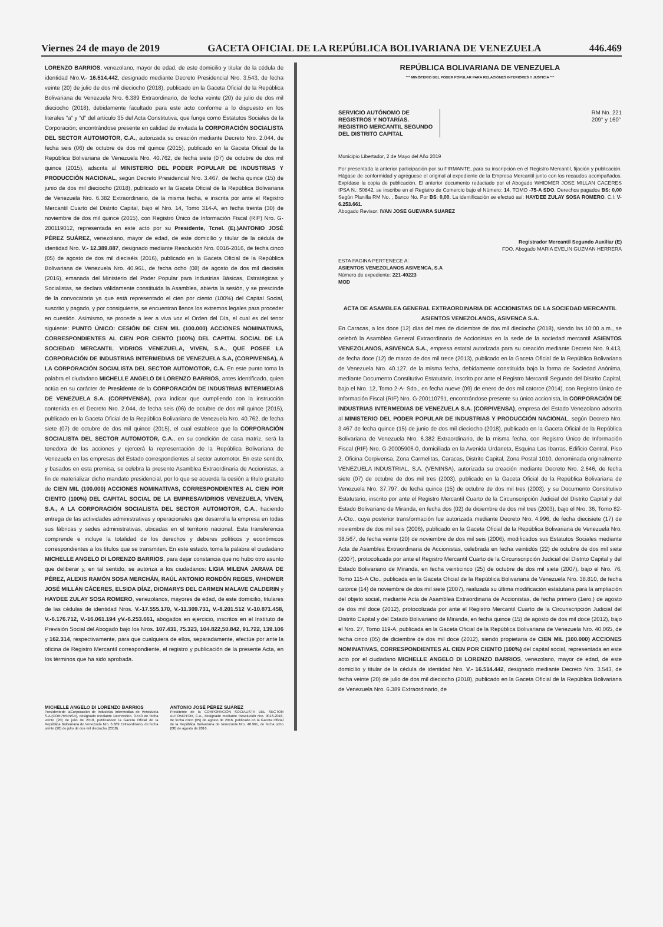Viernes 24 de mayo de 2019 GACETA OFICIAL DE LA REPÚBLICA BOLIVARIANA DE VENEZUELA 446.469
LORENZO BARRIOS, venezolano, mayor de edad, de este domicilio y titular de la cédula de identidad Nro.V.- 16.514.442, designado mediante Decreto Presidencial Nro. 3.543, de fecha veinte (20) de julio de dos mil dieciocho (2018), publicado en la Gaceta Oficial de la República Bolivariana de Venezuela Nro. 6.389 Extraordinario, de fecha veinte (20) de julio de dos mil dieciocho (2018), debidamente facultado para este acto conforme a lo dispuesto en los literales “a” y “d” del artículo 35 del Acta Constitutiva, que funge como Estatutos Sociales de la Corporación; encontrándose presente en calidad de invitada la CORPORACIÓN SOCIALISTA DEL SECTOR AUTOMOTOR, C.A., autorizada su creación mediante Decreto Nro. 2.044, de fecha seis (06) de octubre de dos mil quince (2015), publicado en la Gaceta Oficial de la República Bolivariana de Venezuela Nro. 40.762, de fecha siete (07) de octubre de dos mil quince (2015), adscrita al MINISTERIO DEL PODER POPULAR DE INDUSTRIAS Y PRODUCCIÓN NACIONAL, según Decreto Presidencial Nro. 3.467, de fecha quince (15) de junio de dos mil dieciocho (2018), publicado en la Gaceta Oficial de la República Bolivariana de Venezuela Nro. 6.382 Extraordinario, de la misma fecha, e inscrita por ante el Registro Mercantil Cuarto del Distrito Capital, bajo el Nro. 14, Tomo 314-A, en fecha treinta (30) de noviembre de dos mil quince (2015), con Registro Único de Información Fiscal (RIF) Nro. G-200119012, representada en este acto por su Presidente, Tcnel. (Ej.)ANTONIO JOSÉ PÉREZ SUÁREZ, venezolano, mayor de edad, de este domicilio y titular de la cédula de identidad Nro. V.- 12.389.887, designado mediante Resolución Nro. 0016-2016, de fecha cinco (05) de agosto de dos mil dieciséis (2016), publicado en la Gaceta Oficial de la República Bolivariana de Venezuela Nro. 40.961, de fecha ocho (08) de agosto de dos mil dieciséis (2016), emanada del Ministerio del Poder Popular para Industrias Básicas, Estratégicas y Socialistas, se declara válidamente constituida la Asamblea, abierta la sesión, y se prescinde de la convocatoria ya que está representado el cien por ciento (100%) del Capital Social, suscrito y pagado, y por consiguiente, se encuentran llenos los extremos legales para proceder en cuestión. Asimismo, se procede a leer a viva voz el Orden del Día, el cual es del tenor siguiente: PUNTO ÚNICO: CESIÓN DE CIEN MIL (100.000) ACCIONES NOMINATIVAS, CORRESPONDIENTES AL CIEN POR CIENTO (100%) DEL CAPITAL SOCIAL DE LA SOCIEDAD MERCANTIL VIDRIOS VENEZUELA, VIVEN, S.A., QUE POSEE LA CORPORACIÓN DE INDUSTRIAS INTERMEDIAS DE VENEZUELA S.A, (CORPIVENSA), A LA CORPORACIÓN SOCIALISTA DEL SECTOR AUTOMOTOR, C.A. En este punto toma la palabra el ciudadano MICHELLE ANGELO DI LORENZO BARRIOS, antes identificado, quien actúa en su carácter de Presidente de la CORPORACIÓN DE INDUSTRIAS INTERMEDIAS DE VENEZUELA S.A. (CORPIVENSA), para indicar que cumpliendo con la instrucción contenida en el Decreto Nro. 2.044, de fecha seis (06) de octubre de dos mil quince (2015), publicado en la Gaceta Oficial de la República Bolivariana de Venezuela Nro. 40.762, de fecha siete (07) de octubre de dos mil quince (2015), el cual establece que la CORPORACIÓN SOCIALISTA DEL SECTOR AUTOMOTOR, C.A., en su condición de casa matriz, será la tenedora de las acciones y ejercerá la representación de la República Bolivariana de Venezuela en las empresas del Estado correspondientes al sector automotor. En este sentido, y basados en esta premisa, se celebra la presente Asamblea Extraordinaria de Accionistas, a fin de materializar dicho mandato presidencial, por lo que se acuerda la cesión a título gratuito de CIEN MIL (100.000) ACCIONES NOMINATIVAS, CORRESPONDIENTES AL CIEN POR CIENTO (100%) DEL CAPITAL SOCIAL DE LA EMPRESAVIDRIOS VENEZUELA, VIVEN, S.A., A LA CORPORACIÓN SOCIALISTA DEL SECTOR AUTOMOTOR, C.A., haciendo entrega de las actividades administrativas y operacionales que desarrolla la empresa en todas sus fábricas y sedes administrativas, ubicadas en el territorio nacional. Esta transferencia comprende e incluye la totalidad de los derechos y deberes políticos y económicos correspondientes a los títulos que se transmiten. En este estado, toma la palabra el ciudadano MICHELLE ANGELO DI LORENZO BARRIOS, para dejar constancia que no hubo otro asunto que deliberar y, en tal sentido, se autoriza a los ciudadanos: LIGIA MILENA JARAVA DE PÉREZ, ALEXIS RAMÓN SOSA MERCHÁN, RAÚL ANTONIO RONDÓN REGES, WHIDMER JOSÉ MILLÁN CÁCERES, ELSIDA DÍAZ, DIOMARYS DEL CARMEN MALAVE CALDERIN y HAYDEE ZULAY SOSA ROMERO, venezolanos, mayores de edad, de este domicilio, titulares de las cédulas de identidad Nros. V.-17.555.170, V.-11.309.731, V.-8.201.512 V.-10.871.458, V.-6.176.712, V.-16.061.194 yV.-6.253.661, abogados en ejercicio, inscritos en el Instituto de Previsión Social del Abogado bajo los Nros. 107.431, 75.323, 104.822,50.842, 91.722, 139.106 y 162.314, respectivamente, para que cualquiera de ellos, separadamente, efectúe por ante la oficina de Registro Mercantil correspondiente, el registro y publicación de la presente Acta, en los términos que ha sido aprobada.
MICHELLE ANGELO DI LORENZO BARRIOS
Presidentede laCorporación de Industrias Intermedias de Venezuela S.A.(CORPIVENSA), designado mediante DecretoNro. 3.543 de fecha veinte (20) de julio de 2018, publicadoen la Gaceta Oficial de la República Bolivariana de Venezuela Nro. 6.389 Extraordinario, de fecha veinte (20) de julio de dos mil dieciocho (2018).
ANTONIO JOSÉ PÉREZ SUÁREZ
Presidente de la CORPORACIÓN SOCIALISTA DEL SECTOR AUTOMOTOR, C.A., designado mediante Resolución Nro. 0016-2016, de fecha cinco (05) de agosto de 2016, publicado en la Gaceta Oficial de la República Bolivariana de Venezuela Nro. 40.961, de fecha ocho (08) de agosto de 2016.
REPÚBLICA BOLIVARIANA DE VENEZUELA
*** MINISTERIO DEL PODER POPULAR PARA RELACIONES INTERIORES Y JUSTICIA ***
SERVICIO AUTÓNOMO DE
REGISTROS Y NOTARÍAS.
REGISTRO MERCANTIL SEGUNDO
DEL DISTRITO CAPITAL
RM No. 221
209° y 160°
Municipio Libertador, 2 de Mayo del Año 2019
Por presentada la anterior participación por su FIRMANTE, para su inscripción en el Registro Mercantil, fijación y publicación. Hágase de conformidad y agréguese el original al expediente de la Empresa Mercantil junto con los recaudos acompañados. Expídase la copia de publicación. El anterior documento redactado por el Abogado WHIDMER JOSE MILLAN CACERES IPSA N.: 50842, se inscribe en el Registro de Comercio bajo el Número: 14, TOMO -75-A SDO. Derechos pagados BS: 0,00 Según Planilla RM No. , Banco No. Por BS: 0,00. La identificación se efectuó así: HAYDEE ZULAY SOSA ROMERO, C.I: V-6.253.661.
Abogado Revisor: IVAN JOSE GUEVARA SUAREZ
Registrador Mercantil Segundo Auxiliar (E)
FDO. Abogado MARIA EVELIN GUZMAN HERRERA
ESTA PAGINA PERTENECE A:
ASIENTOS VENEZOLANOS ASIVENCA, S.A
Número de expediente: 221-40223
MOD
ACTA DE ASAMBLEA GENERAL EXTRAORDINARIA DE ACCIONISTAS DE LA SOCIEDAD MERCANTIL ASIENTOS VENEZOLANOS, ASIVENCA S.A.
En Caracas, a los doce (12) días del mes de diciembre de dos mil dieciocho (2018), siendo las 10:00 a.m., se celebró la Asamblea General Extraordinaria de Accionistas en la sede de la sociedad mercantil ASIENTOS VENEZOLANOS, ASIVENCA S.A., empresa estatal autorizada para su creación mediante Decreto Nro. 9.413, de fecha doce (12) de marzo de dos mil trece (2013), publicado en la Gaceta Oficial de la República Bolivariana de Venezuela Nro. 40.127, de la misma fecha, debidamente constituida bajo la forma de Sociedad Anónima, mediante Documento Constitutivo Estatutario, inscrito por ante el Registro Mercantil Segundo del Distrito Capital, bajo el Nro. 12, Tomo 2-A- Sdo., en fecha nueve (09) de enero de dos mil catorce (2014), con Registro Único de Información Fiscal (RIF) Nro. G-200110791, encontrándose presente su único accionista, la CORPORACIÓN DE INDUSTRIAS INTERMEDIAS DE VENEZUELA S.A. (CORPIVENSA), empresa del Estado Venezolano adscrita al MINISTERIO DEL PODER POPULAR DE INDUSTRIAS Y PRODUCCIÓN NACIONAL, según Decreto Nro. 3.467 de fecha quince (15) de junio de dos mil dieciocho (2018), publicado en la Gaceta Oficial de la República Bolivariana de Venezuela Nro. 6.382 Extraordinario, de la misma fecha, con Registro Único de Información Fiscal (RIF) Nro. G-20005906-0, domiciliada en la Avenida Urdaneta, Esquina Las Ibarras, Edificio Central, Piso 2, Oficina Corpivensa, Zona Carmelitas, Caracas, Distrito Capital, Zona Postal 1010, denominada originalmente VENEZUELA INDUSTRIAL, S.A. (VENINSA), autorizada su creación mediante Decreto Nro. 2.646, de fecha siete (07) de octubre de dos mil tres (2003), publicado en la Gaceta Oficial de la República Bolivariana de Venezuela Nro. 37.797, de fecha quince (15) de octubre de dos mil tres (2003), y su Documento Constitutivo Estatutario, inscrito por ante el Registro Mercantil Cuarto de la Circunscripción Judicial del Distrito Capital y del Estado Bolivariano de Miranda, en fecha dos (02) de diciembre de dos mil tres (2003), bajo el Nro. 36, Tomo 82-A-Cto., cuya posterior transformación fue autorizada mediante Decreto Nro. 4.996, de fecha diecisiete (17) de noviembre de dos mil seis (2006), publicado en la Gaceta Oficial de la República Bolivariana de Venezuela Nro. 38.567, de fecha veinte (20) de noviembre de dos mil seis (2006), modificados sus Estatutos Sociales mediante Acta de Asamblea Extraordinaria de Accionistas, celebrada en fecha veintidós (22) de octubre de dos mil siete (2007), protocolizada por ante el Registro Mercantil Cuarto de la Circunscripción Judicial del Distrito Capital y del Estado Bolivariano de Miranda, en fecha veinticinco (25) de octubre de dos mil siete (2007), bajo el Nro. 76, Tomo 115-A Cto., publicada en la Gaceta Oficial de la República Bolivariana de Venezuela Nro. 38.810, de fecha catorce (14) de noviembre de dos mil siete (2007), realizada su última modificación estatutaria para la ampliación del objeto social, mediante Acta de Asamblea Extraordinaria de Accionistas, de fecha primero (1ero.) de agosto de dos mil doce (2012), protocolizada por ante el Registro Mercantil Cuarto de la Circunscripción Judicial del Distrito Capital y del Estado Bolivariano de Miranda, en fecha quince (15) de agosto de dos mil doce (2012), bajo el Nro. 27, Tomo 119-A, publicada en la Gaceta Oficial de la República Bolivariana de Venezuela Nro. 40.065, de fecha cinco (05) de diciembre de dos mil doce (2012), siendo propietaria de CIEN MIL (100.000) ACCIONES NOMINATIVAS, CORRESPONDIENTES AL CIEN POR CIENTO (100%) del capital social, representada en este acto por el ciudadano MICHELLE ANGELO DI LORENZO BARRIOS, venezolano, mayor de edad, de este domicilio y titular de la cédula de identidad Nro. V.- 16.514.442, designado mediante Decreto Nro. 3.543, de fecha veinte (20) de julio de dos mil dieciocho (2018), publicado en la Gaceta Oficial de la República Bolivariana de Venezuela Nro. 6.389 Extraordinario, de